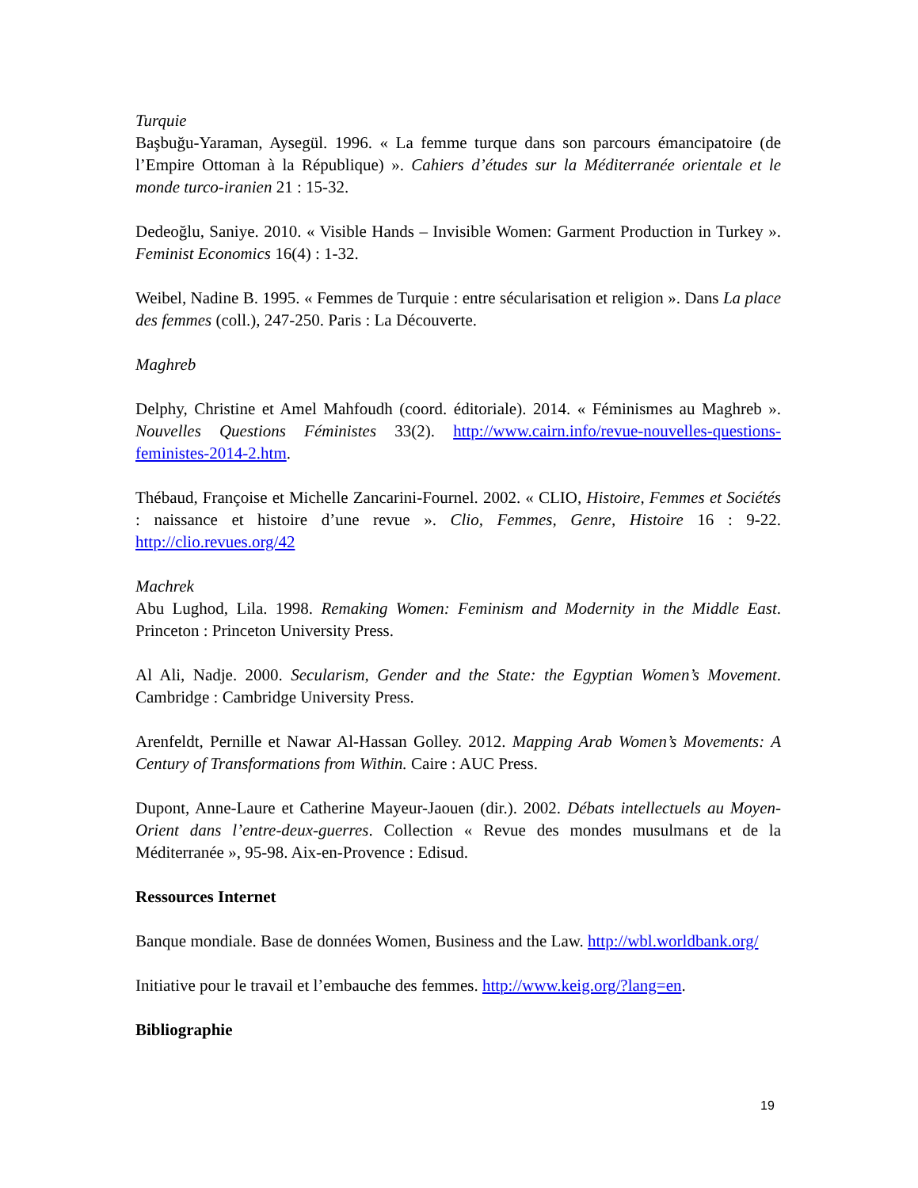Turquie
Başbuğu-Yaraman, Aysegül. 1996. « La femme turque dans son parcours émancipatoire (de l’Empire Ottoman à la République) ». Cahiers d’études sur la Méditerranée orientale et le monde turco-iranien 21 : 15-32.
Dedeoğlu, Saniye. 2010. « Visible Hands – Invisible Women: Garment Production in Turkey ». Feminist Economics 16(4) : 1-32.
Weibel, Nadine B. 1995. « Femmes de Turquie : entre sécularisation et religion ». Dans La place des femmes (coll.), 247-250. Paris : La Découverte.
Maghreb
Delphy, Christine et Amel Mahfoudh (coord. éditoriale). 2014. « Féminismes au Maghreb ». Nouvelles Questions Féministes 33(2). http://www.cairn.info/revue-nouvelles-questions-feministes-2014-2.htm.
Thébaud, Françoise et Michelle Zancarini-Fournel. 2002. « CLIO, Histoire, Femmes et Sociétés : naissance et histoire d’une revue ». Clio, Femmes, Genre, Histoire 16 : 9-22. http://clio.revues.org/42
Machrek
Abu Lughod, Lila. 1998. Remaking Women: Feminism and Modernity in the Middle East. Princeton : Princeton University Press.
Al Ali, Nadje. 2000. Secularism, Gender and the State: the Egyptian Women’s Movement. Cambridge : Cambridge University Press.
Arenfeldt, Pernille et Nawar Al-Hassan Golley. 2012. Mapping Arab Women’s Movements: A Century of Transformations from Within. Caire : AUC Press.
Dupont, Anne-Laure et Catherine Mayeur-Jaouen (dir.). 2002. Débats intellectuels au Moyen-Orient dans l’entre-deux-guerres. Collection « Revue des mondes musulmans et de la Méditerranée », 95-98. Aix-en-Provence : Edisud.
Ressources Internet
Banque mondiale. Base de données Women, Business and the Law. http://wbl.worldbank.org/
Initiative pour le travail et l’embauche des femmes. http://www.keig.org/?lang=en.
Bibliographie
19